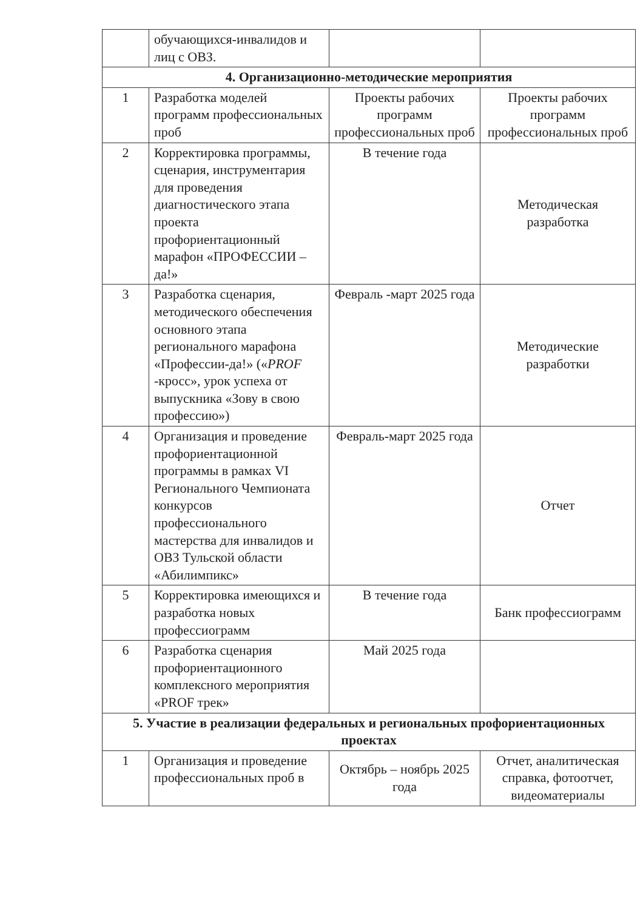| | обучающихся-инвалидов и лиц с ОВЗ. | | |
| 4. Организационно-методические мероприятия | | | |
| 1 | Разработка моделей программ профессиональных проб | Проекты рабочих программ профессиональных проб | Проекты рабочих программ профессиональных проб |
| 2 | Корректировка программы, сценария, инструментария для проведения диагностического этапа проекта профориентационный марафон «ПРОФЕССИИ – да!» | В течение года | Методическая разработка |
| 3 | Разработка сценария, методического обеспечения основного этапа регионального марафона «Профессии-да!» (« PROF -кросс», урок успеха от выпускника «Зову в свою профессию») | Февраль -март 2025 года | Методические разработки |
| 4 | Организация и проведение профориентационной программы в рамках VI Регионального Чемпионата конкурсов профессионального мастерства для инвалидов и ОВЗ Тульской области «Абилимпикс» | Февраль-март 2025 года | Отчет |
| 5 | Корректировка имеющихся и разработка новых профессиограмм | В течение года | Банк профессиограмм |
| 6 | Разработка сценария профориентационного комплексного мероприятия «PROF трек» | Май 2025 года | |
| 5. Участие в реализации федеральных и региональных профориентационных проектах | | | |
| 1 | Организация и проведение профессиональных проб в | Октябрь – ноябрь 2025 года | Отчет, аналитическая справка, фотоотчет, видеоматериалы |